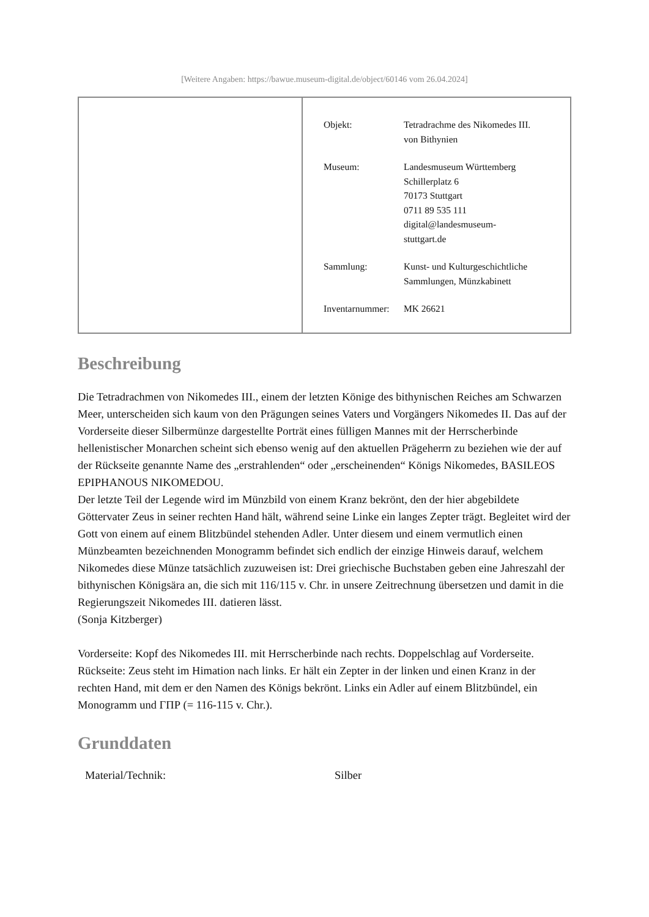[Weitere Angaben: https://bawue.museum-digital.de/object/60146 vom 26.04.2024]
| Objekt: | Tetradrachme des Nikomedes III. von Bithynien |
| Museum: | Landesmuseum Württemberg Schillerplatz 6 70173 Stuttgart 0711 89 535 111 digital@landesmuseum- stuttgart.de |
| Sammlung: | Kunst- und Kulturgeschichtliche Sammlungen, Münzkabinett |
| Inventarnummer: | MK 26621 |
Beschreibung
Die Tetradrachmen von Nikomedes III., einem der letzten Könige des bithynischen Reiches am Schwarzen Meer, unterscheiden sich kaum von den Prägungen seines Vaters und Vorgängers Nikomedes II. Das auf der Vorderseite dieser Silbermünze dargestellte Porträt eines fülligen Mannes mit der Herrscherbinde hellenistischer Monarchen scheint sich ebenso wenig auf den aktuellen Prägeherrn zu beziehen wie der auf der Rückseite genannte Name des „erstrahlenden“ oder „erscheinenden“ Königs Nikomedes, BASILEOS EPIPHANOUS NIKOMEDOU.
Der letzte Teil der Legende wird im Münzbild von einem Kranz bekrönt, den der hier abgebildete Göttervater Zeus in seiner rechten Hand hält, während seine Linke ein langes Zepter trägt. Begleitet wird der Gott von einem auf einem Blitzbündel stehenden Adler. Unter diesem und einem vermutlich einen Münzbeamten bezeichnenden Monogramm befindet sich endlich der einzige Hinweis darauf, welchem Nikomedes diese Münze tatsächlich zuzuweisen ist: Drei griechische Buchstaben geben eine Jahreszahl der bithynischen Königsära an, die sich mit 116/115 v. Chr. in unsere Zeitrechnung übersetzen und damit in die Regierungszeit Nikomedes III. datieren lässt.
(Sonja Kitzberger)
Vorderseite: Kopf des Nikomedes III. mit Herrscherbinde nach rechts. Doppelschlag auf Vorderseite.
Rückseite: Zeus steht im Himation nach links. Er hält ein Zepter in der linken und einen Kranz in der rechten Hand, mit dem er den Namen des Königs bekrönt. Links ein Adler auf einem Blitzbündel, ein Monogramm und ΓΠΡ (= 116-115 v. Chr.).
Grunddaten
| Material/Technik: | Silber |